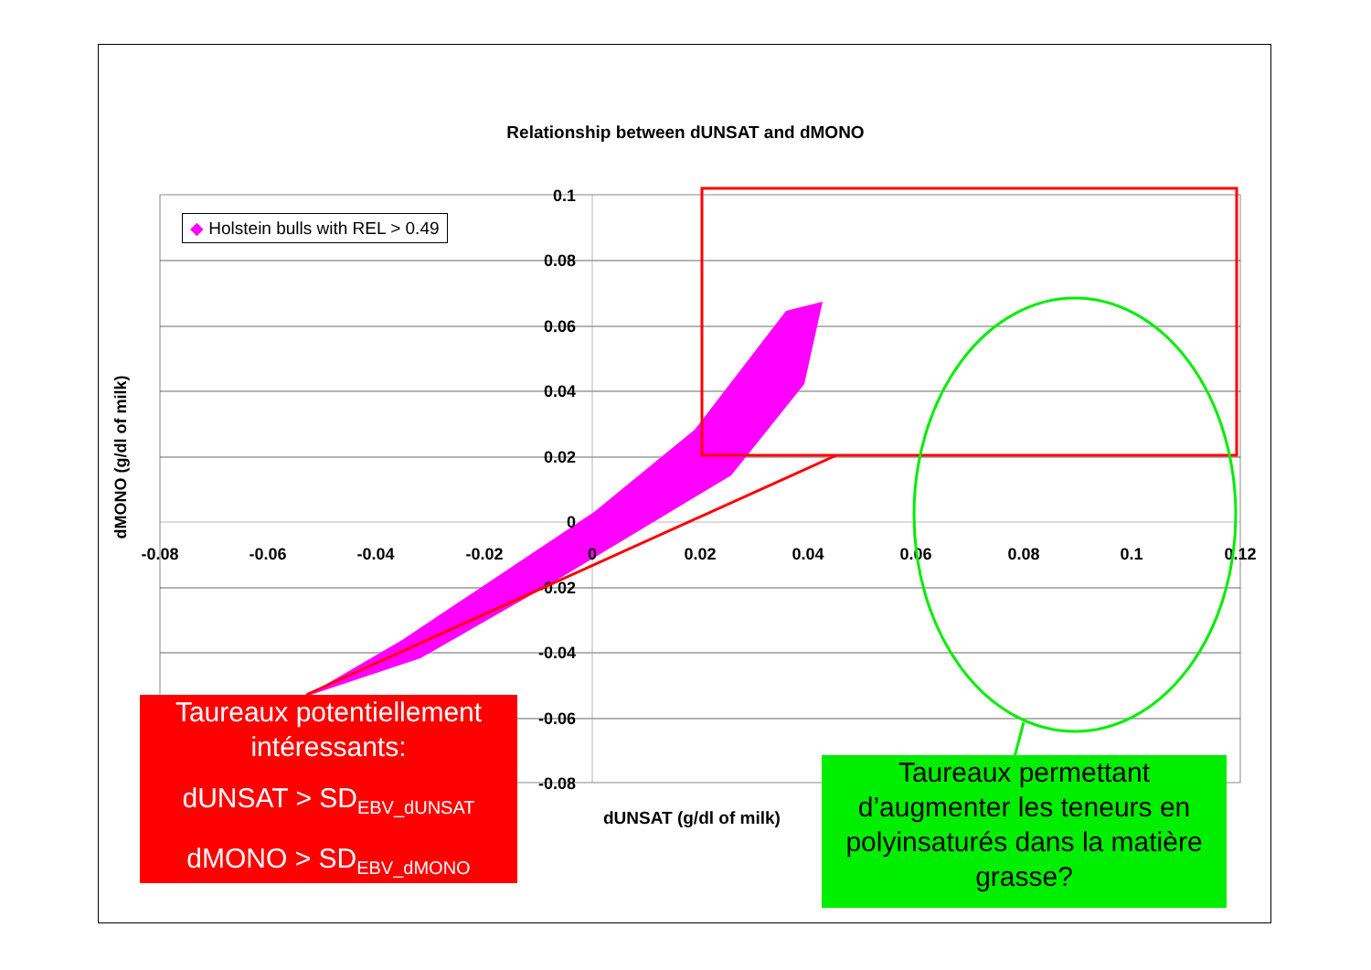Relationship between dUNSAT and dMONO
-0.08
-0.06
-0.04
-0.02
0
0.02
0.04
0.06
0.08
0.1
0.12
0.1
0.08
0.06
0.04
0.02
0
-0.02
-0.04
-0.06
-0.08
dMONO (g/dl of milk)
◆ Holstein bulls with REL > 0.49
dUNSAT (g/dl of milk)
Taureaux potentiellement intéressants:
dUNSAT > SD<sub>EBV_dUNSAT</sub>
dMONO > SD<sub>EBV_dMONO</sub>
Taureaux permettant d’augmenter les teneurs en polyinsaturés dans la matière grasse?